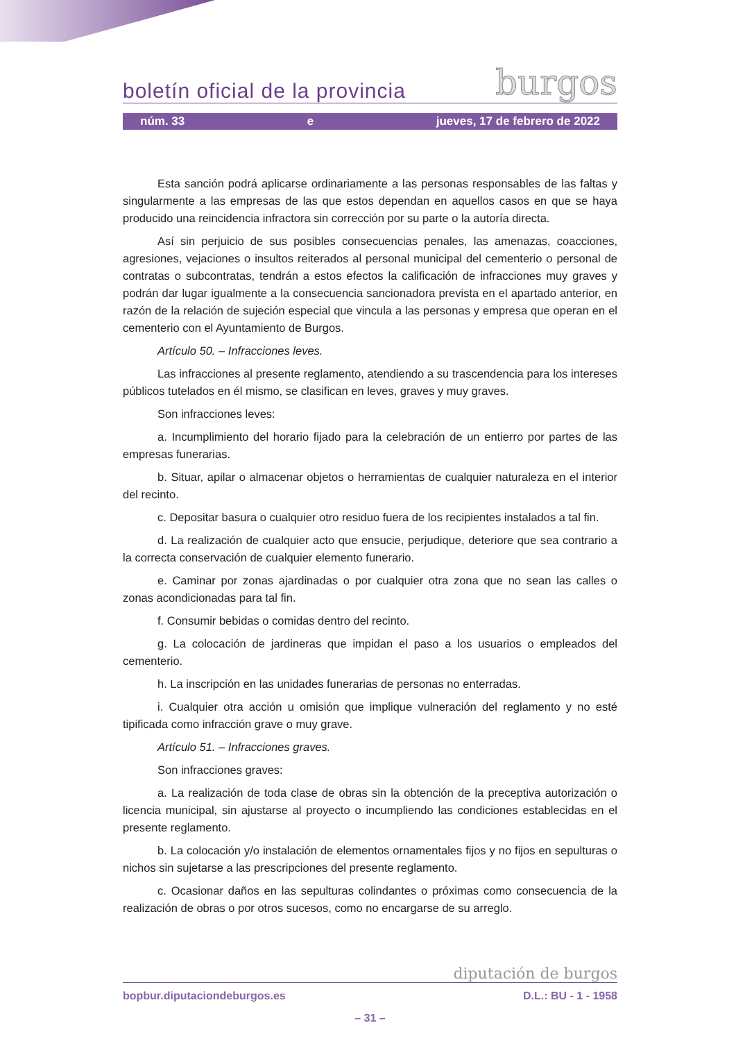boletín oficial de la provincia burgos
núm. 33 e jueves, 17 de febrero de 2022
Esta sanción podrá aplicarse ordinariamente a las personas responsables de las faltas y singularmente a las empresas de las que estos dependan en aquellos casos en que se haya producido una reincidencia infractora sin corrección por su parte o la autoría directa.
Así sin perjuicio de sus posibles consecuencias penales, las amenazas, coacciones, agresiones, vejaciones o insultos reiterados al personal municipal del cementerio o personal de contratas o subcontratas, tendrán a estos efectos la calificación de infracciones muy graves y podrán dar lugar igualmente a la consecuencia sancionadora prevista en el apartado anterior, en razón de la relación de sujeción especial que vincula a las personas y empresa que operan en el cementerio con el Ayuntamiento de Burgos.
Artículo 50. – Infracciones leves.
Las infracciones al presente reglamento, atendiendo a su trascendencia para los intereses públicos tutelados en él mismo, se clasifican en leves, graves y muy graves.
Son infracciones leves:
a. Incumplimiento del horario fijado para la celebración de un entierro por partes de las empresas funerarias.
b. Situar, apilar o almacenar objetos o herramientas de cualquier naturaleza en el interior del recinto.
c. Depositar basura o cualquier otro residuo fuera de los recipientes instalados a tal fin.
d. La realización de cualquier acto que ensucie, perjudique, deteriore que sea contrario a la correcta conservación de cualquier elemento funerario.
e. Caminar por zonas ajardinadas o por cualquier otra zona que no sean las calles o zonas acondicionadas para tal fin.
f. Consumir bebidas o comidas dentro del recinto.
g. La colocación de jardineras que impidan el paso a los usuarios o empleados del cementerio.
h. La inscripción en las unidades funerarias de personas no enterradas.
i. Cualquier otra acción u omisión que implique vulneración del reglamento y no esté tipificada como infracción grave o muy grave.
Artículo 51. – Infracciones graves.
Son infracciones graves:
a. La realización de toda clase de obras sin la obtención de la preceptiva autorización o licencia municipal, sin ajustarse al proyecto o incumpliendo las condiciones establecidas en el presente reglamento.
b. La colocación y/o instalación de elementos ornamentales fijos y no fijos en sepulturas o nichos sin sujetarse a las prescripciones del presente reglamento.
c. Ocasionar daños en las sepulturas colindantes o próximas como consecuencia de la realización de obras o por otros sucesos, como no encargarse de su arreglo.
diputación de burgos
bopbur.diputaciondeburgos.es D.L.: BU - 1 - 1958
– 31 –